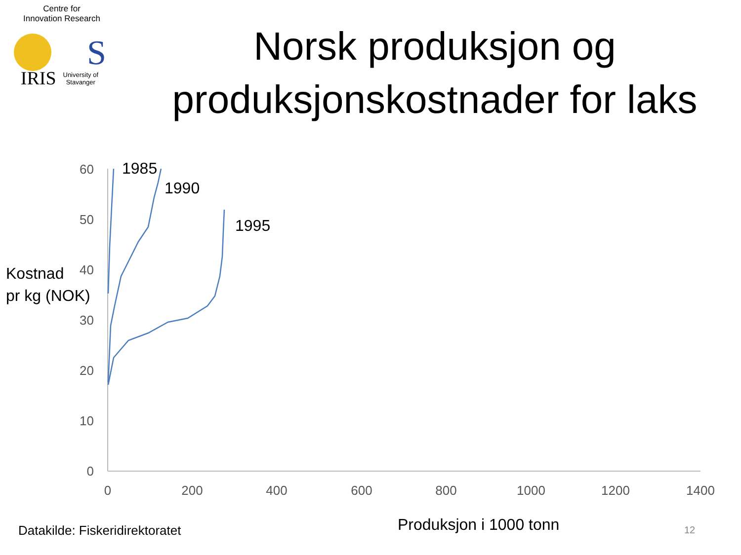Centre for
Innovation Research
IRIS University of Stavanger
Norsk produksjon og
produksjonskostnader for laks
S
60
50
40
30
20
10
0
0
200
400
600
800
1000
1200
1400
1985
1990
1995
Kostnad
pr kg (NOK)
Datakilde: Fiskeridirektoratet Produksjon i 1000 tonn 12